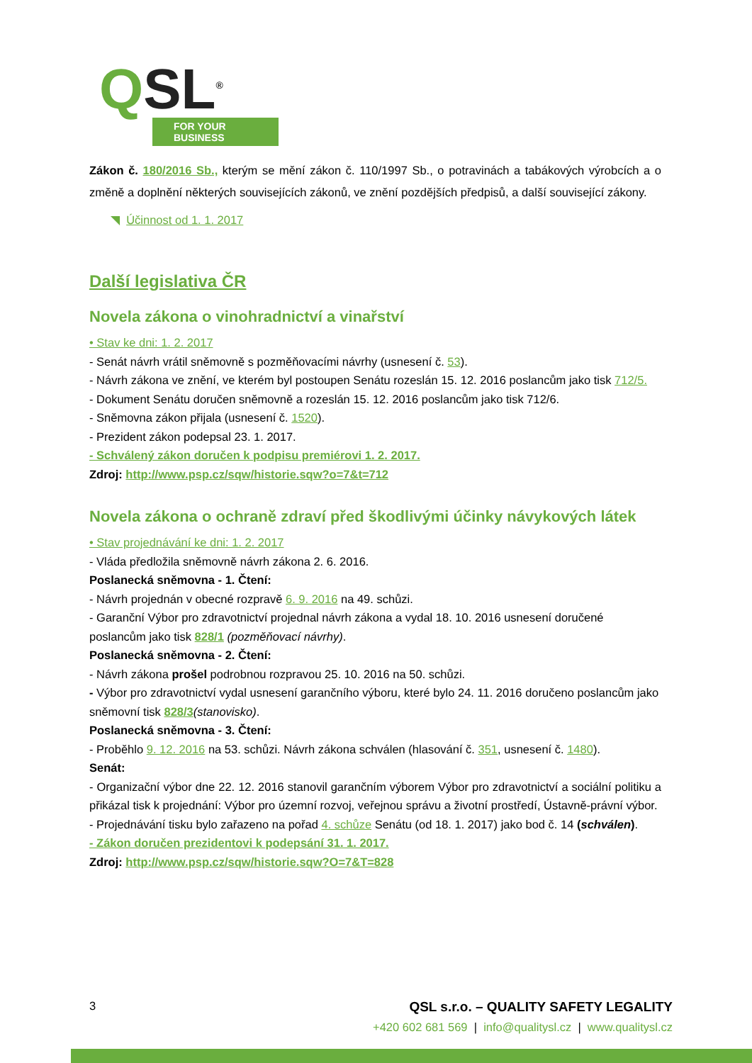QSL<sup>®</sup>
FOR YOUR BUSINESS
Zákon č. 180/2016 Sb., kterým se mění zákon č. 110/1997 Sb., o potravinách a tabákových výrobcích a o změně a doplnění některých souvisejících zákonů, ve znění pozdějších předpisů, a další související zákony.
◥ Účinnost od 1. 1. 2017
Další legislativa ČR
Novela zákona o vinohradnictví a vinařství
• Stav ke dni: 1. 2. 2017
- Senát návrh vrátil sněmovně s pozměňovacími návrhy (usnesení č. 53).
- Návrh zákona ve znění, ve kterém byl postoupen Senátu rozeslán 15. 12. 2016 poslancům jako tisk 712/5.
- Dokument Senátu doručen sněmovně a rozeslán 15. 12. 2016 poslancům jako tisk 712/6.
- Sněmovna zákon přijala (usnesení č. 1520).
- Prezident zákon podepsal 23. 1. 2017.
- Schválený zákon doručen k podpisu premiérovi 1. 2. 2017.
Zdroj: http://www.psp.cz/sqw/historie.sqw?o=7&t=712
Novela zákona o ochraně zdraví před škodlivými účinky návykových látek
• Stav projednávání ke dni: 1. 2. 2017
- Vláda předložila sněmovně návrh zákona 2. 6. 2016.
Poslanecká sněmovna - 1. Čtení:
- Návrh projednán v obecné rozpravě 6. 9. 2016 na 49. schůzi.
- Garanční Výbor pro zdravotnictví projednal návrh zákona a vydal 18. 10. 2016 usnesení doručené poslancům jako tisk 828/1 (pozměňovací návrhy).
Poslanecká sněmovna - 2. Čtení:
- Návrh zákona prošel podrobnou rozpravou 25. 10. 2016 na 50. schůzi.
- Výbor pro zdravotnictví vydal usnesení garančního výboru, které bylo 24. 11. 2016 doručeno poslancům jako sněmovní tisk 828/3(stanovisko).
Poslanecká sněmovna - 3. Čtení:
- Proběhlo 9. 12. 2016 na 53. schůzi. Návrh zákona schválen (hlasování č. 351, usnesení č. 1480).
Senát:
- Organizační výbor dne 22. 12. 2016 stanovil garančním výborem Výbor pro zdravotnictví a sociální politiku a přikázal tisk k projednání: Výbor pro územní rozvoj, veřejnou správu a životní prostředí, Ústavně-právní výbor.
- Projednávání tisku bylo zařazeno na pořad 4. schůze Senátu (od 18. 1. 2017) jako bod č. 14 (schválen).
- Zákon doručen prezidentovi k podepsání 31. 1. 2017.
Zdroj: http://www.psp.cz/sqw/historie.sqw?O=7&T=828
3 QSL s.r.o. – QUALITY SAFETY LEGALITY
+420 602 681 569 | info@qualitysl.cz | www.qualitysl.cz